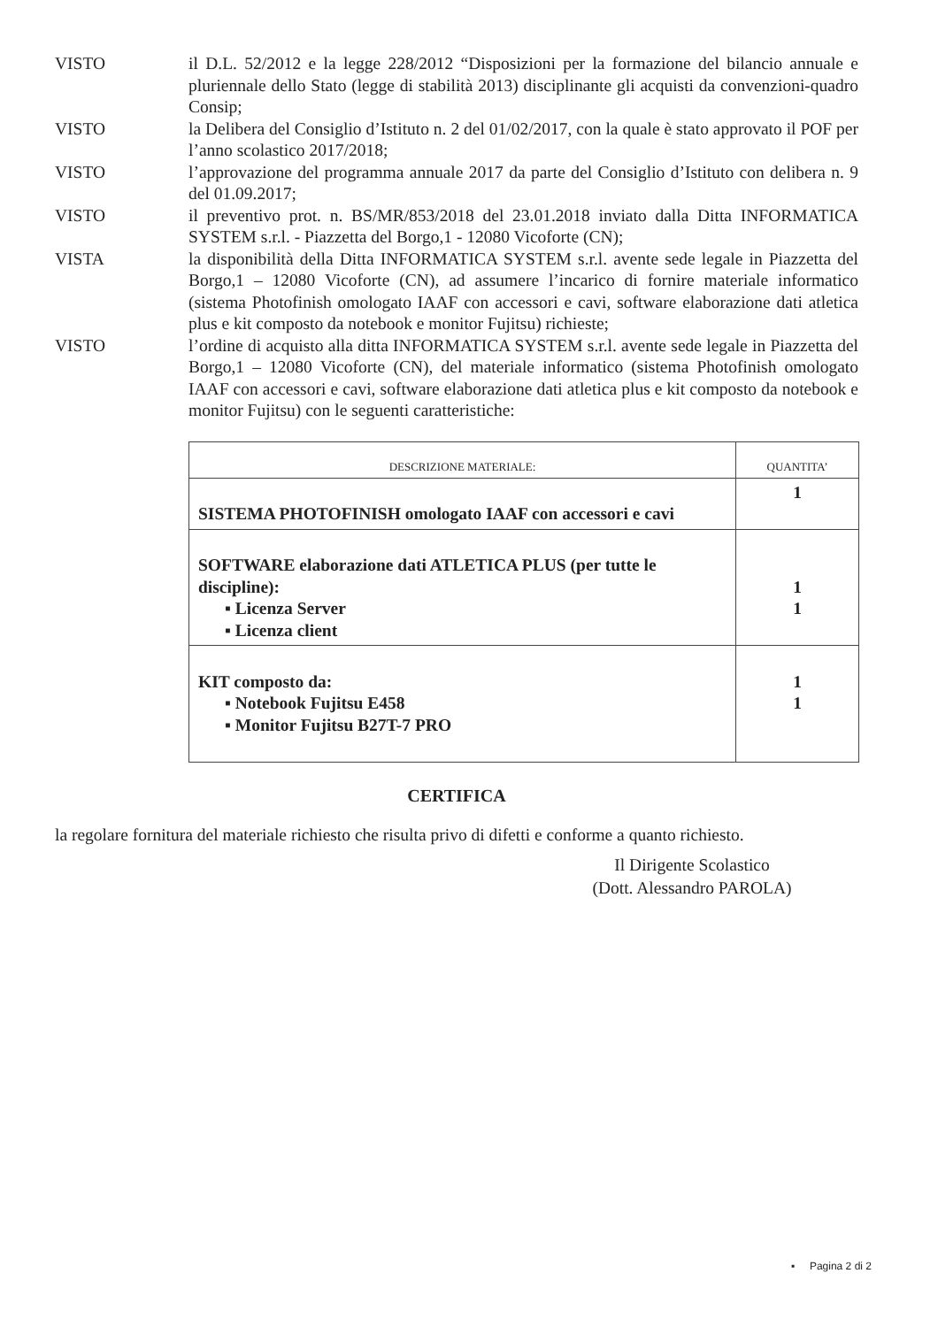VISTO il D.L. 52/2012 e la legge 228/2012 “Disposizioni per la formazione del bilancio annuale e pluriennale dello Stato (legge di stabilità 2013) disciplinante gli acquisti da convenzioni-quadro Consip;
VISTO la Delibera del Consiglio d’Istituto n. 2 del 01/02/2017, con la quale è stato approvato il POF per l’anno scolastico 2017/2018;
VISTO l’approvazione del programma annuale 2017 da parte del Consiglio d’Istituto con delibera n. 9 del 01.09.2017;
VISTO il preventivo prot. n. BS/MR/853/2018 del 23.01.2018 inviato dalla Ditta INFORMATICA SYSTEM s.r.l. - Piazzetta del Borgo,1 - 12080 Vicoforte (CN);
VISTA la disponibilità della Ditta INFORMATICA SYSTEM s.r.l. avente sede legale in Piazzetta del Borgo,1 – 12080 Vicoforte (CN), ad assumere l’incarico di fornire materiale informatico (sistema Photofinish omologato IAAF con accessori e cavi, software elaborazione dati atletica plus e kit composto da notebook e monitor Fujitsu) richieste;
VISTO l’ordine di acquisto alla ditta INFORMATICA SYSTEM s.r.l. avente sede legale in Piazzetta del Borgo,1 – 12080 Vicoforte (CN), del materiale informatico (sistema Photofinish omologato IAAF con accessori e cavi, software elaborazione dati atletica plus e kit composto da notebook e monitor Fujitsu) con le seguenti caratteristiche:
| DESCRIZIONE MATERIALE: | QUANTITA’ |
| --- | --- |
| SISTEMA PHOTOFINISH omologato IAAF con accessori e cavi | 1 |
| SOFTWARE elaborazione dati ATLETICA PLUS (per tutte le discipline): ▪ Licenza Server ▪ Licenza client | 1 1 |
| KIT composto da: ▪ Notebook Fujitsu E458 ▪ Monitor Fujitsu B27T-7 PRO | 1 1 |
CERTIFICA
la regolare fornitura del materiale richiesto che risulta privo di difetti e conforme a quanto richiesto.
Il Dirigente Scolastico
(Dott. Alessandro PAROLA)
▪ Pagina 2 di 2